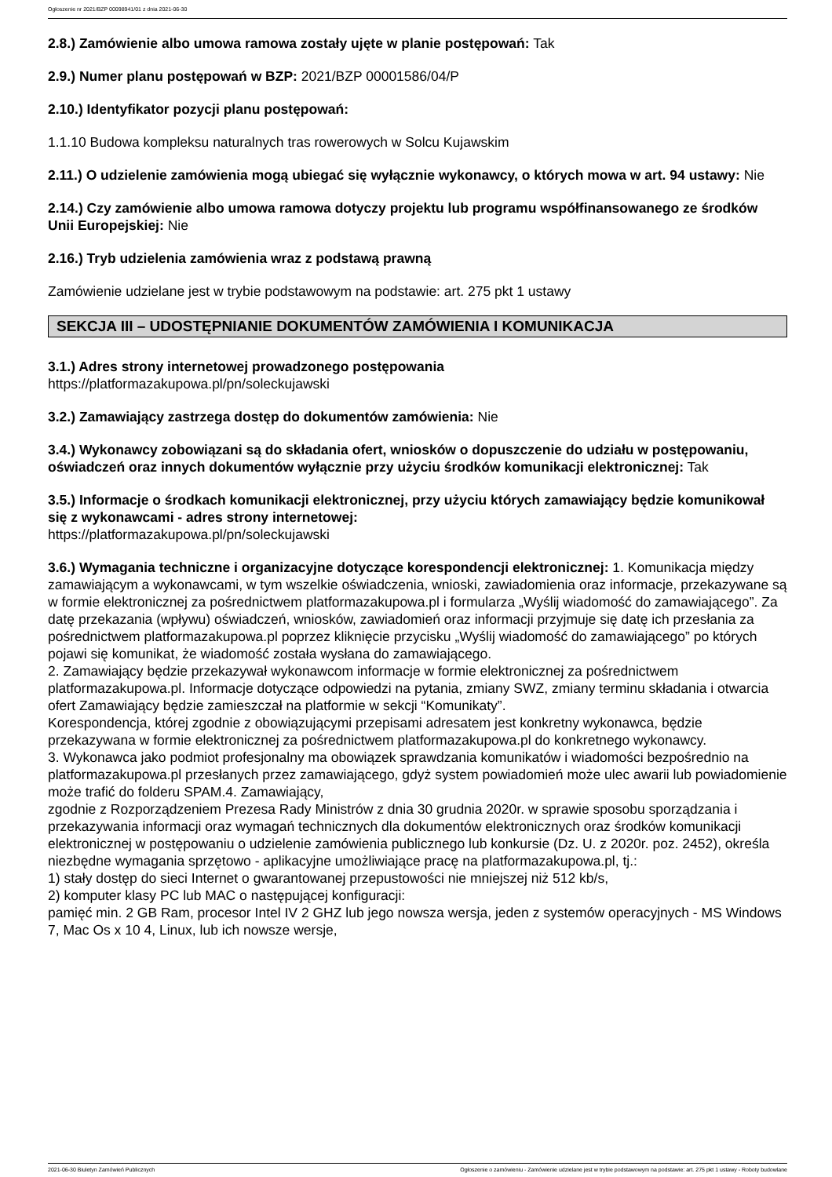Ogłoszenie nr 2021/BZP 00098941/01 z dnia 2021-06-30
2.8.) Zamówienie albo umowa ramowa zostały ujęte w planie postępowań: Tak
2.9.) Numer planu postępowań w BZP: 2021/BZP 00001586/04/P
2.10.) Identyfikator pozycji planu postępowań:
1.1.10 Budowa kompleksu naturalnych tras rowerowych w Solcu Kujawskim
2.11.) O udzielenie zamówienia mogą ubiegać się wyłącznie wykonawcy, o których mowa w art. 94 ustawy: Nie
2.14.) Czy zamówienie albo umowa ramowa dotyczy projektu lub programu współfinansowanego ze środków Unii Europejskiej: Nie
2.16.) Tryb udzielenia zamówienia wraz z podstawą prawną
Zamówienie udzielane jest w trybie podstawowym na podstawie: art. 275 pkt 1 ustawy
SEKCJA III – UDOSTĘPNIANIE DOKUMENTÓW ZAMÓWIENIA I KOMUNIKACJA
3.1.) Adres strony internetowej prowadzonego postępowania
https://platformazakupowa.pl/pn/soleckujawski
3.2.) Zamawiający zastrzega dostęp do dokumentów zamówienia: Nie
3.4.) Wykonawcy zobowiązani są do składania ofert, wniosków o dopuszczenie do udziału w postępowaniu, oświadczeń oraz innych dokumentów wyłącznie przy użyciu środków komunikacji elektronicznej: Tak
3.5.) Informacje o środkach komunikacji elektronicznej, przy użyciu których zamawiający będzie komunikował się z wykonawcami - adres strony internetowej:
https://platformazakupowa.pl/pn/soleckujawski
3.6.) Wymagania techniczne i organizacyjne dotyczące korespondencji elektronicznej: 1. Komunikacja między zamawiającym a wykonawcami, w tym wszelkie oświadczenia, wnioski, zawiadomienia oraz informacje, przekazywane są w formie elektronicznej za pośrednictwem platformazakupowa.pl i formularza „Wyślij wiadomość do zamawiającego”. Za datę przekazania (wpływu) oświadczeń, wniosków, zawiadomień oraz informacji przyjmuje się datę ich przesłania za pośrednictwem platformazakupowa.pl poprzez kliknięcie przycisku „Wyślij wiadomość do zamawiającego” po których pojawi się komunikat, że wiadomość została wysłana do zamawiającego.
2. Zamawiający będzie przekazywał wykonawcom informacje w formie elektronicznej za pośrednictwem platformazakupowa.pl. Informacje dotyczące odpowiedzi na pytania, zmiany SWZ, zmiany terminu składania i otwarcia ofert Zamawiający będzie zamieszczał na platformie w sekcji “Komunikaty”.
Korespondencja, której zgodnie z obowiązującymi przepisami adresatem jest konkretny wykonawca, będzie przekazywana w formie elektronicznej za pośrednictwem platformazakupowa.pl do konkretnego wykonawcy.
3. Wykonawca jako podmiot profesjonalny ma obowiązek sprawdzania komunikatów i wiadomości bezpośrednio na platformazakupowa.pl przesłanych przez zamawiającego, gdyż system powiadomień może ulec awarii lub powiadomienie może trafić do folderu SPAM.4. Zamawiający,
zgodnie z Rozporządzeniem Prezesa Rady Ministrów z dnia 30 grudnia 2020r. w sprawie sposobu sporządzania i przekazywania informacji oraz wymagań technicznych dla dokumentów elektronicznych oraz środków komunikacji elektronicznej w postępowaniu o udzielenie zamówienia publicznego lub konkursie (Dz. U. z 2020r. poz. 2452), określa niezbędne wymagania sprzętowo - aplikacyjne umożliwiające pracę na platformazakupowa.pl, tj.:
1) stały dostęp do sieci Internet o gwarantowanej przepustowości nie mniejszej niż 512 kb/s,
2) komputer klasy PC lub MAC o następującej konfiguracji:
pamięć min. 2 GB Ram, procesor Intel IV 2 GHZ lub jego nowsza wersja, jeden z systemów operacyjnych - MS Windows 7, Mac Os x 10 4, Linux, lub ich nowsze wersje,
2021-06-30 Biuletyn Zamówień Publicznych Ogłoszenie o zamówieniu - Zamówienie udzielane jest w trybie podstawowym na podstawie: art. 275 pkt 1 ustawy - Roboty budowlane